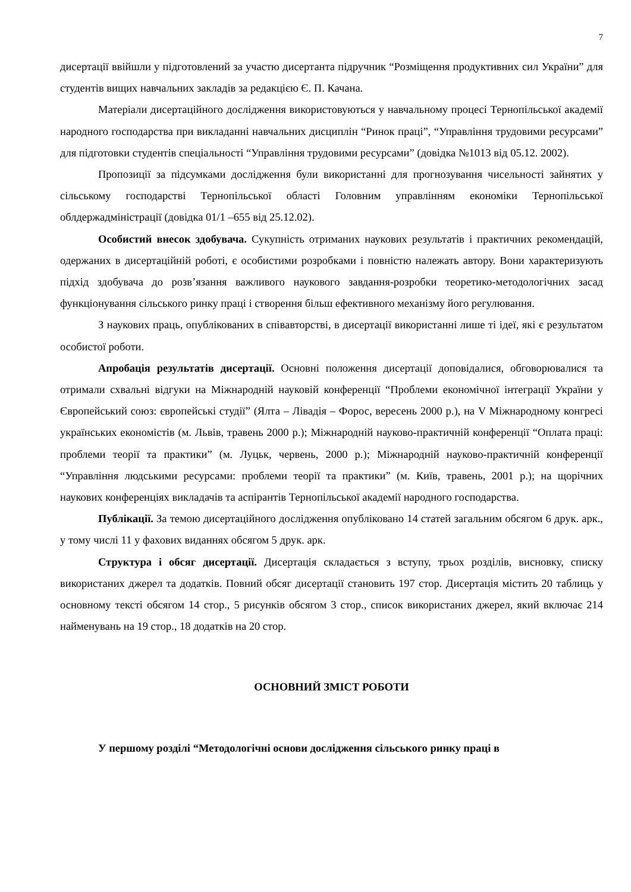7
дисертації ввійшли у підготовлений за участю дисертанта підручник “Розміщення продуктивних сил України” для студентів вищих навчальних закладів за редакцією Є. П. Качана.
Матеріали дисертаційного дослідження використовуються у навчальному процесі Тернопільської академії народного господарства при викладанні навчальних дисциплін “Ринок праці”, “Управління трудовими ресурсами” для підготовки студентів спеціальності “Управління трудовими ресурсами” (довідка №1013 від 05.12. 2002).
Пропозиції за підсумками дослідження були використанні для прогнозування чисельності зайнятих у сільському господарстві Тернопільської області Головним управлінням економіки Тернопільської облдержадміністрації (довідка 01/1 –655 від 25.12.02).
Особистий внесок здобувача. Сукупність отриманих наукових результатів і практичних рекомендацій, одержаних в дисертаційній роботі, є особистими розробками і повністю належать автору. Вони характеризують підхід здобувача до розв’язання важливого наукового завдання-розробки теоретико-методологічних засад функціонування сільського ринку праці і створення більш ефективного механізму його регулювання.
З наукових праць, опублікованих в співавторстві, в дисертації використанні лише ті ідеї, які є результатом особистої роботи.
Апробація результатів дисертації. Основні положення дисертації доповідалися, обговорювалися та отримали схвальні відгуки на Міжнародній науковій конференції “Проблеми економічної інтеграції України у Європейський союз: європейські студії” (Ялта – Лівадія – Форос, вересень 2000 р.), на V Міжнародному конгресі українських економістів (м. Львів, травень 2000 р.); Міжнародній науково-практичній конференції “Оплата праці: проблеми теорії та практики” (м. Луцьк, червень, 2000 р.); Міжнародній науково-практичній конференції “Управління людськими ресурсами: проблеми теорії та практики” (м. Київ, травень, 2001 р.); на щорічних наукових конференціях викладачів та аспірантів Тернопільської академії народного господарства.
Публікації. За темою дисертаційного дослідження опубліковано 14 статей загальним обсягом 6 друк. арк., у тому числі 11 у фахових виданнях обсягом 5 друк. арк.
Структура і обсяг дисертації. Дисертація складається з вступу, трьох розділів, висновку, списку використаних джерел та додатків. Повний обсяг дисертації становить 197 стор. Дисертація містить 20 таблиць у основному тексті обсягом 14 стор., 5 рисунків обсягом 3 стор., список використаних джерел, який включає 214 найменувань на 19 стор., 18 додатків на 20 стор.
ОСНОВНИЙ ЗМІСТ РОБОТИ
У першому розділі “Методологічні основи дослідження сільського ринку праці в